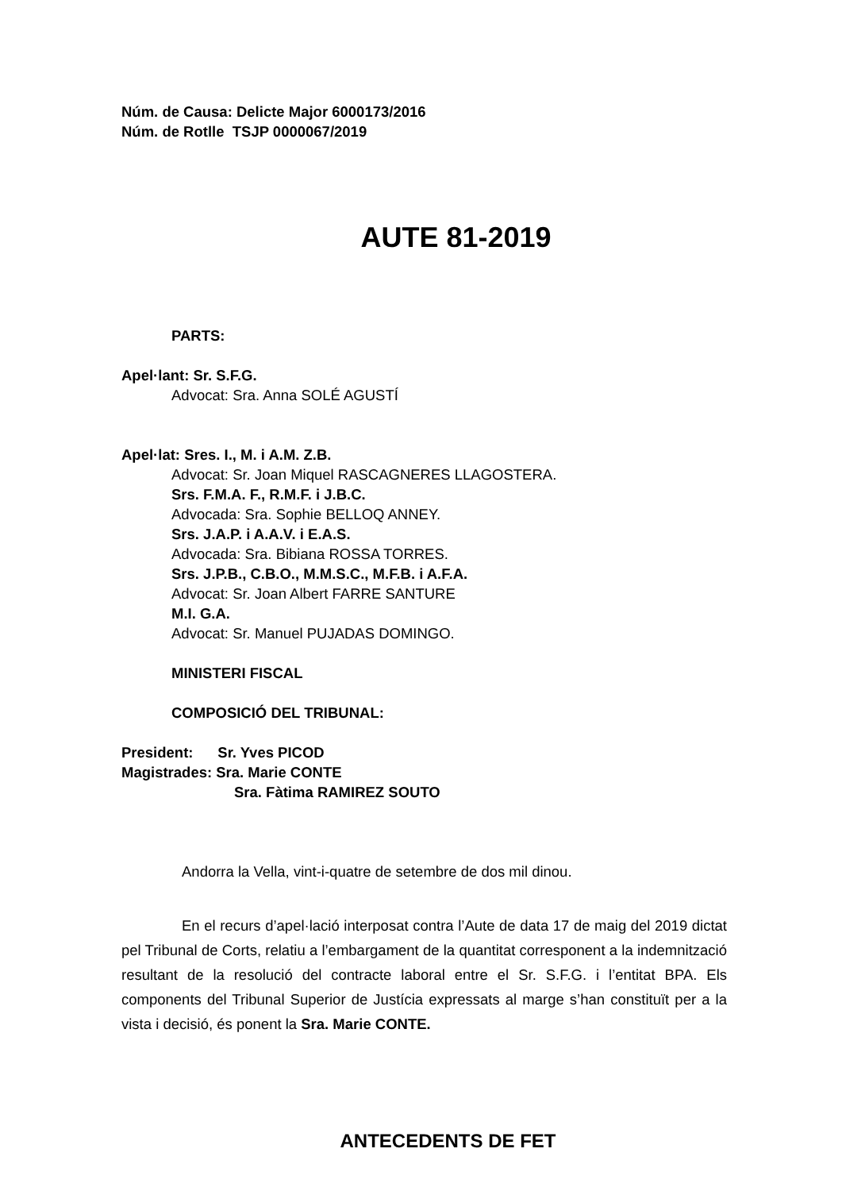Núm. de Causa: Delicte Major 6000173/2016
Núm. de Rotlle TSJP 0000067/2019
AUTE 81-2019
PARTS:
Apel·lant: Sr. S.F.G.
Advocat: Sra. Anna SOLÉ AGUSTÍ
Apel·lat: Sres. I., M. i A.M. Z.B.
Advocat: Sr. Joan Miquel RASCAGNERES LLAGOSTERA.
Srs. F.M.A. F., R.M.F. i J.B.C.
Advocada: Sra. Sophie BELLOQ ANNEY.
Srs. J.A.P. i A.A.V. i E.A.S.
Advocada: Sra. Bibiana ROSSA TORRES.
Srs. J.P.B., C.B.O., M.M.S.C., M.F.B. i A.F.A.
Advocat: Sr. Joan Albert FARRE SANTURE
M.I. G.A.
Advocat: Sr. Manuel PUJADAS DOMINGO.
MINISTERI FISCAL
COMPOSICIÓ DEL TRIBUNAL:
President: Sr. Yves PICOD
Magistrades: Sra. Marie CONTE
Sra. Fàtima RAMIREZ SOUTO
Andorra la Vella, vint-i-quatre de setembre de dos mil dinou.
En el recurs d’apel·lació interposat contra l’Aute de data 17 de maig del 2019 dictat pel Tribunal de Corts, relatiu a l’embargament de la quantitat corresponent a la indemnització resultant de la resolució del contracte laboral entre el Sr. S.F.G. i l’entitat BPA. Els components del Tribunal Superior de Justícia expressats al marge s’han constituït per a la vista i decisió, és ponent la Sra. Marie CONTE.
ANTECEDENTS DE FET